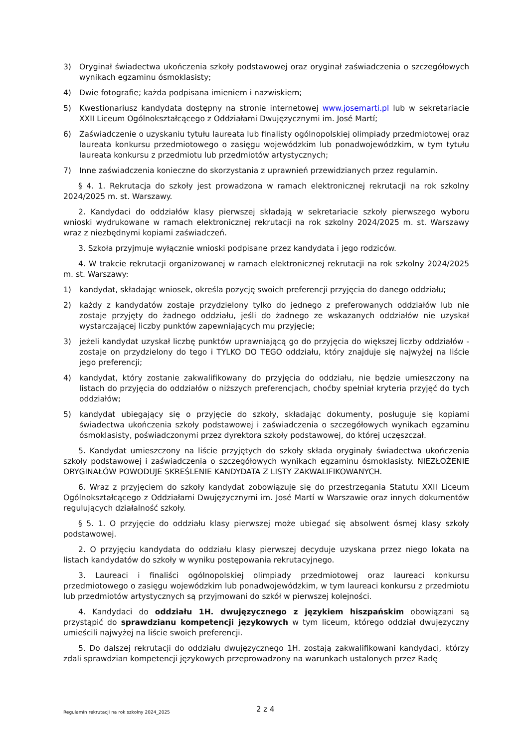3) Oryginał świadectwa ukończenia szkoły podstawowej oraz oryginał zaświadczenia o szczegółowych wynikach egzaminu ósmoklasisty;
4) Dwie fotografie; każda podpisana imieniem i nazwiskiem;
5) Kwestionariusz kandydata dostępny na stronie internetowej www.josemarti.pl lub w sekretariacie XXII Liceum Ogólnokształcącego z Oddziałami Dwujęzycznymi im. José Martí;
6) Zaświadczenie o uzyskaniu tytułu laureata lub finalisty ogólnopolskiej olimpiady przedmiotowej oraz laureata konkursu przedmiotowego o zasięgu wojewódzkim lub ponadwojewódzkim, w tym tytułu laureata konkursu z przedmiotu lub przedmiotów artystycznych;
7) Inne zaświadczenia konieczne do skorzystania z uprawnień przewidzianych przez regulamin.
§ 4. 1. Rekrutacja do szkoły jest prowadzona w ramach elektronicznej rekrutacji na rok szkolny 2024/2025 m. st. Warszawy.
2. Kandydaci do oddziałów klasy pierwszej składają w sekretariacie szkoły pierwszego wyboru wnioski wydrukowane w ramach elektronicznej rekrutacji na rok szkolny 2024/2025 m. st. Warszawy wraz z niezbędnymi kopiami zaświadczeń.
3. Szkoła przyjmuje wyłącznie wnioski podpisane przez kandydata i jego rodziców.
4. W trakcie rekrutacji organizowanej w ramach elektronicznej rekrutacji na rok szkolny 2024/2025 m. st. Warszawy:
1) kandydat, składając wniosek, określa pozycję swoich preferencji przyjęcia do danego oddziału;
2) każdy z kandydatów zostaje przydzielony tylko do jednego z preferowanych oddziałów lub nie zostaje przyjęty do żadnego oddziału, jeśli do żadnego ze wskazanych oddziałów nie uzyskał wystarczającej liczby punktów zapewniających mu przyjęcie;
3) jeżeli kandydat uzyskał liczbę punktów uprawniającą go do przyjęcia do większej liczby oddziałów - zostaje on przydzielony do tego i TYLKO DO TEGO oddziału, który znajduje się najwyżej na liście jego preferencji;
4) kandydat, który zostanie zakwalifikowany do przyjęcia do oddziału, nie będzie umieszczony na listach do przyjęcia do oddziałów o niższych preferencjach, choćby spełniał kryteria przyjęć do tych oddziałów;
5) kandydat ubiegający się o przyjęcie do szkoły, składając dokumenty, posługuje się kopiami świadectwa ukończenia szkoły podstawowej i zaświadczenia o szczegółowych wynikach egzaminu ósmoklasisty, poświadczonymi przez dyrektora szkoły podstawowej, do której uczęszczał.
5. Kandydat umieszczony na liście przyjętych do szkoły składa oryginały świadectwa ukończenia szkoły podstawowej i zaświadczenia o szczegółowych wynikach egzaminu ósmoklasisty. NIEZŁOŻENIE ORYGINAŁÓW POWODUJE SKREŚLENIE KANDYDATA Z LISTY ZAKWALIFIKOWANYCH.
6. Wraz z przyjęciem do szkoły kandydat zobowiązuje się do przestrzegania Statutu XXII Liceum Ogólnokształcącego z Oddziałami Dwujęzycznymi im. José Martí w Warszawie oraz innych dokumentów regulujących działalność szkoły.
§ 5. 1. O przyjęcie do oddziału klasy pierwszej może ubiegać się absolwent ósmej klasy szkoły podstawowej.
2. O przyjęciu kandydata do oddziału klasy pierwszej decyduje uzyskana przez niego lokata na listach kandydatów do szkoły w wyniku postępowania rekrutacyjnego.
3. Laureaci i finaliści ogólnopolskiej olimpiady przedmiotowej oraz laureaci konkursu przedmiotowego o zasięgu wojewódzkim lub ponadwojewódzkim, w tym laureaci konkursu z przedmiotu lub przedmiotów artystycznych są przyjmowani do szkół w pierwszej kolejności.
4. Kandydaci do oddziału 1H. dwujęzycznego z językiem hiszpańskim obowiązani są przystąpić do sprawdzianu kompetencji językowych w tym liceum, którego oddział dwujęzyczny umieścili najwyżej na liście swoich preferencji.
5. Do dalszej rekrutacji do oddziału dwujęzycznego 1H. zostają zakwalifikowani kandydaci, którzy zdali sprawdzian kompetencji językowych przeprowadzony na warunkach ustalonych przez Radę
Regulamin rekrutacji na rok szkolny 2024_2025 2 z 4